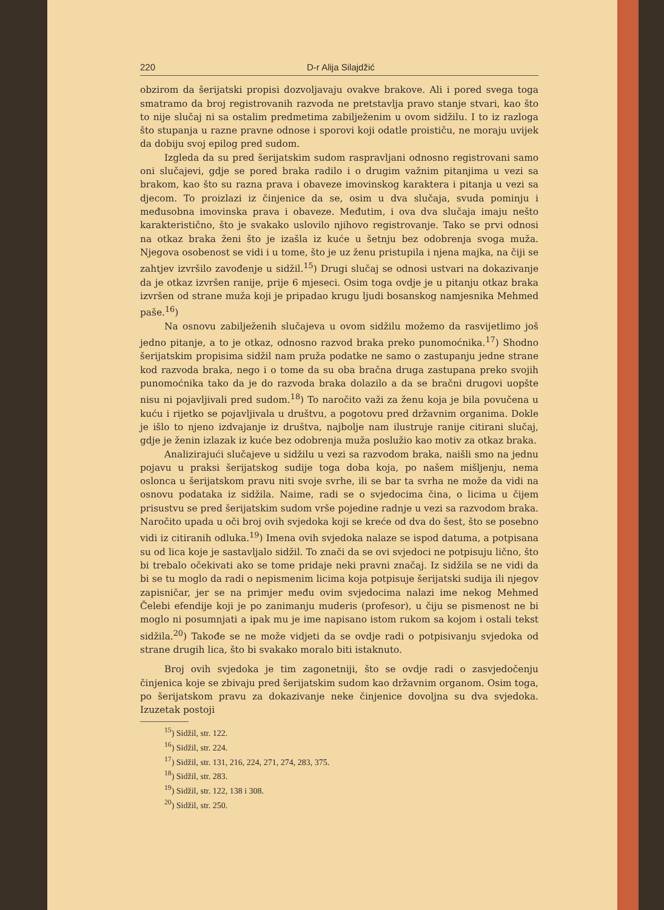220 D-r Alija Silajdžić
obzirom da šerijatski propisi dozvoljavaju ovakve brakove. Ali i pored svega toga smatramo da broj registrovanih razvoda ne pretstavlja pravo stanje stvari, kao što to nije slučaj ni sa ostalim predmetima zabilježenim u ovom sidžilu. I to iz razloga što stupanja u razne pravne odnose i sporovi koji odatle proističu, ne moraju uvijek da dobiju svoj epilog pred sudom.
Izgleda da su pred šerijatskim sudom raspravljani odnosno registrovani samo oni slučajevi, gdje se pored braka radilo i o drugim važnim pitanjima u vezi sa brakom, kao što su razna prava i obaveze imovinskog karaktera i pitanja u vezi sa djecom. To proizlazi iz činjenice da se, osim u dva slučaja, svuda pominju i međusobna imovinska prava i obaveze. Međutim, i ova dva slučaja imaju nešto karakteristično, što je svakako uslovilo njihovo registrovanje. Tako se prvi odnosi na otkaz braka ženi što je izašla iz kuće u šetnju bez odobrenja svoga muža. Njegova osobenost se vidi i u tome, što je uz ženu pristupila i njena majka, na čiji se zahtjev izvršilo zavođenje u sidžil.<sup>15</sup>) Drugi slučaj se odnosi ustvari na dokazivanje da je otkaz izvršen ranije, prije 6 mjeseci. Osim toga ovdje je u pitanju otkaz braka izvršen od strane muža koji je pripadao krugu ljudi bosanskog namjesnika Mehmed paše.<sup>16</sup>)
Na osnovu zabilježenih slučajeva u ovom sidžilu možemo da rasvijetlimo još jedno pitanje, a to je otkaz, odnosno razvod braka preko punomoćnika.<sup>17</sup>) Shodno šerijatskim propisima sidžil nam pruža podatke ne samo o zastupanju jedne strane kod razvoda braka, nego i o tome da su oba bračna druga zastupana preko svojih punomoćnika tako da je do razvoda braka dolazilo a da se bračni drugovi uopšte nisu ni pojavljivali pred sudom.<sup>18</sup>) To naročito važi za ženu koja je bila povučena u kuću i rijetko se pojavljivala u društvu, a pogotovu pred državnim organima. Dokle je išlo to njeno izdvajanje iz društva, najbolje nam ilustruje ranije citirani slučaj, gdje je ženin izlazak iz kuće bez odobrenja muža poslužio kao motiv za otkaz braka.
Analizirajući slučajeve u sidžilu u vezi sa razvodom braka, naišli smo na jednu pojavu u praksi šerijatskog sudije toga doba koja, po našem mišljenju, nema oslonca u šerijatskom pravu niti svoje svrhe, ili se bar ta svrha ne može da vidi na osnovu podataka iz sidžila. Naime, radi se o svjedocima čina, o licima u čijem prisustvu se pred šerijatskim sudom vrše pojedine radnje u vezi sa razvodom braka. Naročito upada u oči broj ovih svjedoka koji se kreće od dva do šest, što se posebno vidi iz citiranih odluka.<sup>19</sup>) Imena ovih svjedoka nalaze se ispod datuma, a potpisana su od lica koje je sastavljalo sidžil. To znači da se ovi svjedoci ne potpisuju lično, što bi trebalo očekivati ako se tome pridaje neki pravni značaj. Iz sidžila se ne vidi da bi se tu moglo da radi o nepismenim licima koja potpisuje šerijatski sudija ili njegov zapisničar, jer se na primjer među ovim svjedocima nalazi ime nekog Mehmed Čelebi efendije koji je po zanimanju muderis (profesor), u čiju se pismenost ne bi moglo ni posumnjati a ipak mu je ime napisano istom rukom sa kojom i ostali tekst sidžila.<sup>20</sup>) Takođe se ne može vidjeti da se ovdje radi o potpisivanju svjedoka od strane drugih lica, što bi svakako moralo biti istaknuto.
Broj ovih svjedoka je tim zagonetniji, što se ovdje radi o zasvjedočenju činjenica koje se zbivaju pred šerijatskim sudom kao državnim organom. Osim toga, po šerijatskom pravu za dokazivanje neke činjenice dovoljna su dva svjedoka. Izuzetak postoji
<sup>15</sup>) Sidžil, str. 122.
<sup>16</sup>) Sidžil, str. 224.
<sup>17</sup>) Sidžil, str. 131, 216, 224, 271, 274, 283, 375.
<sup>18</sup>) Sidžil, str. 283.
<sup>19</sup>) Sidžil, str. 122, 138 i 308.
<sup>20</sup>) Sidžil, str. 250.